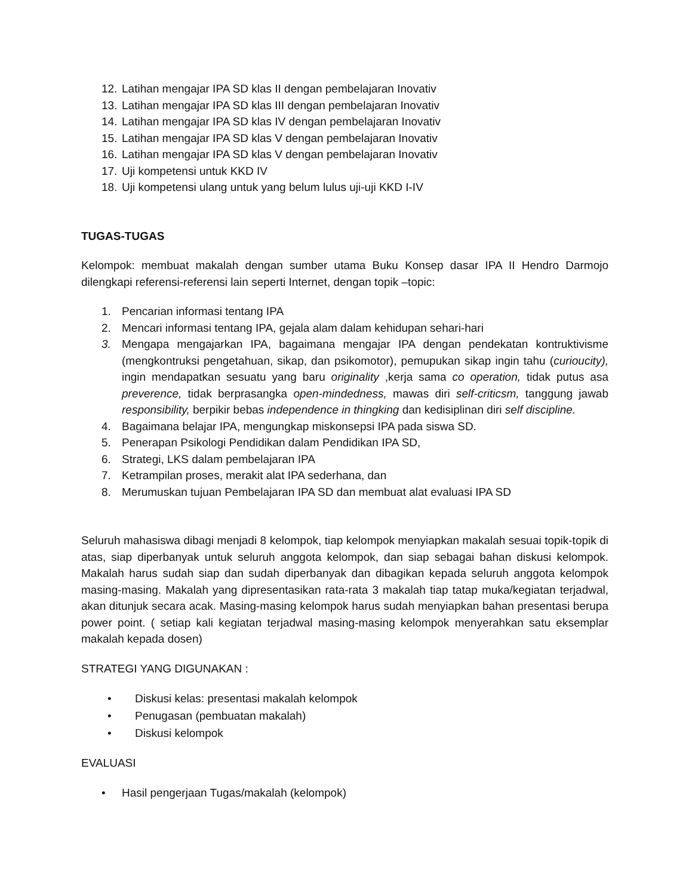12. Latihan mengajar IPA SD klas II dengan pembelajaran Inovativ
13. Latihan mengajar IPA SD klas III dengan pembelajaran Inovativ
14. Latihan mengajar IPA SD klas IV dengan pembelajaran Inovativ
15. Latihan mengajar IPA SD klas V dengan pembelajaran Inovativ
16. Latihan mengajar IPA SD klas V dengan pembelajaran Inovativ
17. Uji kompetensi untuk KKD IV
18. Uji kompetensi ulang untuk yang belum lulus uji-uji KKD I-IV
TUGAS-TUGAS
Kelompok: membuat makalah dengan sumber utama Buku Konsep dasar IPA II Hendro Darmojo dilengkapi referensi-referensi lain seperti Internet, dengan topik –topic:
1. Pencarian informasi tentang IPA
2. Mencari informasi tentang IPA, gejala alam dalam kehidupan sehari-hari
3. Mengapa mengajarkan IPA, bagaimana mengajar IPA dengan pendekatan kontruktivisme (mengkontruksi pengetahuan, sikap, dan psikomotor), pemupukan sikap ingin tahu (curioucity), ingin mendapatkan sesuatu yang baru originality ,kerja sama co operation, tidak putus asa preverence, tidak berprasangka open-mindedness, mawas diri self-criticsm, tanggung jawab responsibility, berpikir bebas independence in thingking dan kedisiplinan diri self discipline.
4. Bagaimana belajar IPA, mengungkap miskonsepsi IPA pada siswa SD.
5. Penerapan Psikologi Pendidikan dalam Pendidikan IPA SD,
6. Strategi, LKS dalam pembelajaran IPA
7. Ketrampilan proses, merakit alat IPA sederhana, dan
8. Merumuskan tujuan Pembelajaran IPA SD dan membuat alat evaluasi IPA SD
Seluruh mahasiswa dibagi menjadi 8 kelompok, tiap kelompok menyiapkan makalah sesuai topik-topik di atas, siap diperbanyak untuk seluruh anggota kelompok, dan siap sebagai bahan diskusi kelompok. Makalah harus sudah siap dan sudah diperbanyak dan dibagikan kepada seluruh anggota kelompok masing-masing. Makalah yang dipresentasikan rata-rata 3 makalah tiap tatap muka/kegiatan terjadwal, akan ditunjuk secara acak. Masing-masing kelompok harus sudah menyiapkan bahan presentasi berupa power point. ( setiap kali kegiatan terjadwal masing-masing kelompok menyerahkan satu eksemplar makalah kepada dosen)
STRATEGI YANG DIGUNAKAN :
• Diskusi kelas: presentasi makalah kelompok
• Penugasan (pembuatan makalah)
• Diskusi kelompok
EVALUASI
• Hasil pengerjaan Tugas/makalah (kelompok)